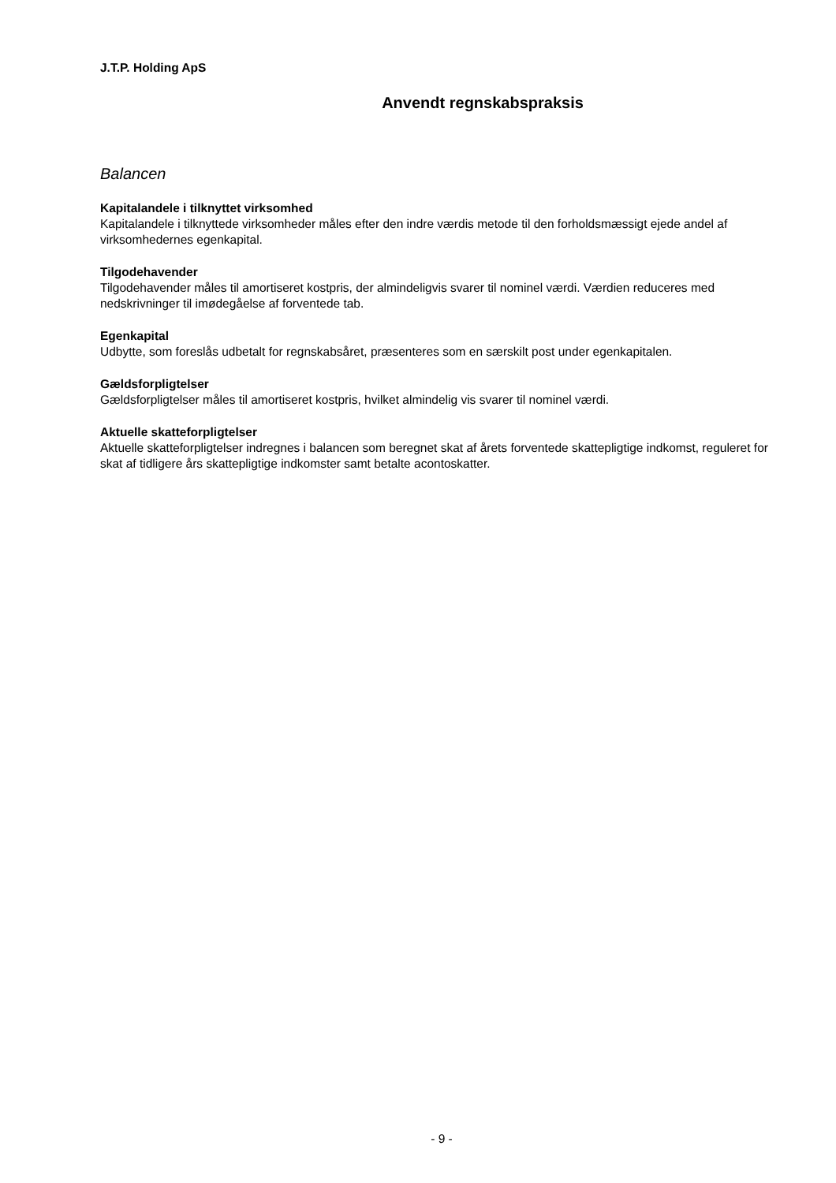J.T.P. Holding ApS
Anvendt regnskabspraksis
Balancen
Kapitalandele i tilknyttet virksomhed
Kapitalandele i tilknyttede virksomheder måles efter den indre værdis metode til den forholdsmæssigt ejede andel af virksomhedernes egenkapital.
Tilgodehavender
Tilgodehavender måles til amortiseret kostpris, der almindeligvis svarer til nominel værdi. Værdien reduceres med nedskrivninger til imødegåelse af forventede tab.
Egenkapital
Udbytte, som foreslås udbetalt for regnskabsåret, præsenteres som en særskilt post under egenkapitalen.
Gældsforpligtelser
Gældsforpligtelser måles til amortiseret kostpris, hvilket almindelig vis svarer til nominel værdi.
Aktuelle skatteforpligtelser
Aktuelle skatteforpligtelser indregnes i balancen som beregnet skat af årets forventede skattepligtige indkomst, reguleret for skat af tidligere års skattepligtige indkomster samt betalte acontoskatter.
- 9 -